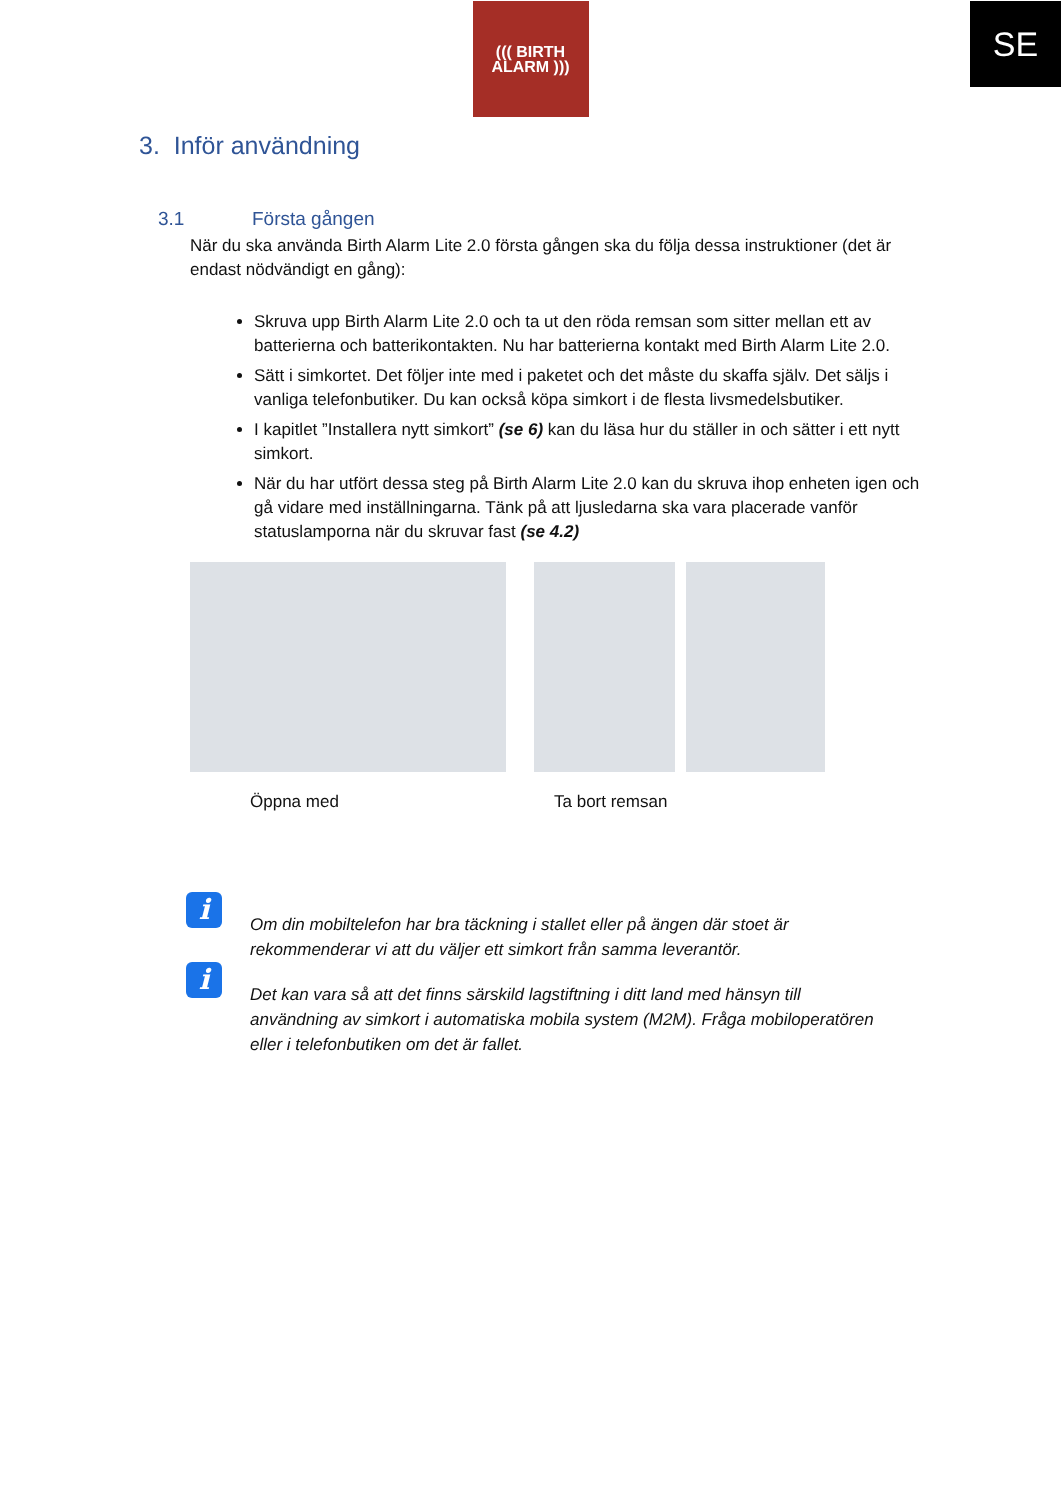SE
((( BIRTH
ALARM )))
3. Inför användning
3.1 Första gången
När du ska använda Birth Alarm Lite 2.0 första gången ska du följa dessa instruktioner (det är endast nödvändigt en gång):
Skruva upp Birth Alarm Lite 2.0 och ta ut den röda remsan som sitter mellan ett av batterierna och batterikontakten. Nu har batterierna kontakt med Birth Alarm Lite 2.0.
Sätt i simkortet. Det följer inte med i paketet och det måste du skaffa själv. Det säljs i vanliga telefonbutiker. Du kan också köpa simkort i de flesta livsmedelsbutiker.
I kapitlet ”Installera nytt simkort” (se 6) kan du läsa hur du ställer in och sätter i ett nytt simkort.
När du har utfört dessa steg på Birth Alarm Lite 2.0 kan du skruva ihop enheten igen och gå vidare med inställningarna. Tänk på att ljusledarna ska vara placerade vanför statuslamporna när du skruvar fast (se 4.2)
Öppna med Ta bort remsan
i
Om din mobiltelefon har bra täckning i stallet eller på ängen där stoet är rekommenderar vi att du väljer ett simkort från samma leverantör.
i
Det kan vara så att det finns särskild lagstiftning i ditt land med hänsyn till användning av simkort i automatiska mobila system (M2M). Fråga mobiloperatören eller i telefonbutiken om det är fallet.